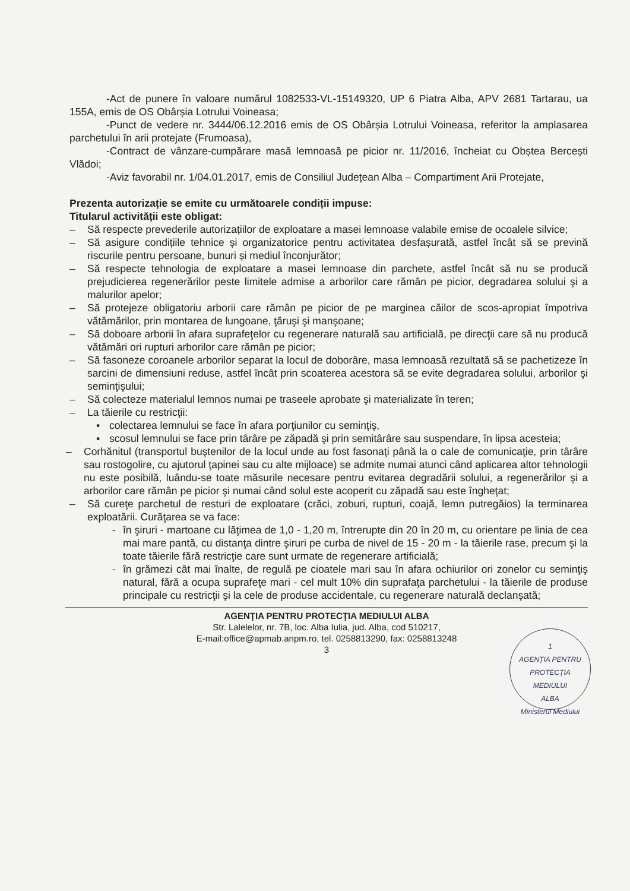-Act de punere în valoare numărul 1082533-VL-15149320, UP 6 Piatra Alba, APV 2681 Tartarau, ua 155A, emis de OS Obârșia Lotrului Voineasa;
-Punct de vedere nr. 3444/06.12.2016 emis de OS Obârșia Lotrului Voineasa, referitor la amplasarea parchetului în arii protejate (Frumoasa),
-Contract de vânzare-cumpărare masă lemnoasă pe picior nr. 11/2016, încheiat cu Obștea Bercești Vlădoi;
-Aviz favorabil nr. 1/04.01.2017, emis de Consiliul Județean Alba – Compartiment Arii Protejate,
Prezenta autorizație se emite cu următoarele condiții impuse:
Titularul activității este obligat:
– Să respecte prevederile autorizațiilor de exploatare a masei lemnoase valabile emise de ocoalele silvice;
– Să asigure condițiile tehnice și organizatorice pentru activitatea desfașurată, astfel încât să se prevină riscurile pentru persoane, bunuri și mediul înconjurător;
– Să respecte tehnologia de exploatare a masei lemnoase din parchete, astfel încât să nu se producă prejudicierea regenerărilor peste limitele admise a arborilor care rămân pe picior, degradarea solului şi a malurilor apelor;
– Să protejeze obligatoriu arborii care rămân pe picior de pe marginea căilor de scos-apropiat împotriva vătămărilor, prin montarea de lungoane, ţăruşi şi manşoane;
– Să doboare arborii în afara suprafeţelor cu regenerare naturală sau artificială, pe direcţii care să nu producă vătămări ori rupturi arborilor care rămân pe picior;
– Să fasoneze coroanele arborilor separat la locul de doborâre, masa lemnoasă rezultată să se pachetizeze în sarcini de dimensiuni reduse, astfel încât prin scoaterea acestora să se evite degradarea solului, arborilor şi seminţişului;
– Să colecteze materialul lemnos numai pe traseele aprobate şi materializate în teren;
– La tăierile cu restricţii:
▪ colectarea lemnului se face în afara porţiunilor cu seminţiş,
▪ scosul lemnului se face prin târâre pe zăpadă şi prin semitârâre sau suspendare, în lipsa acesteia;
– Corhănitul (transportul buştenilor de la locul unde au fost fasonaţi până la o cale de comunicaţie, prin târâre sau rostogolire, cu ajutorul ţapinei sau cu alte mijloace) se admite numai atunci când aplicarea altor tehnologii nu este posibilă, luându-se toate măsurile necesare pentru evitarea degradării solului, a regenerărilor şi a arborilor care rămân pe picior şi numai când solul este acoperit cu zăpadă sau este îngheţat;
– Să cureţe parchetul de resturi de exploatare (crăci, zoburi, rupturi, coajă, lemn putregăios) la terminarea exploatării. Curăţarea se va face:
- în şiruri - martoane cu lăţimea de 1,0 - 1,20 m, întrerupte din 20 în 20 m, cu orientare pe linia de cea mai mare pantă, cu distanţa dintre şiruri pe curba de nivel de 15 - 20 m - la tăierile rase, precum şi la toate tăierile fără restricţie care sunt urmate de regenerare artificială;
- în grămezi cât mai înalte, de regulă pe cioatele mari sau în afara ochiurilor ori zonelor cu seminţiş natural, fără a ocupa suprafeţe mari - cel mult 10% din suprafaţa parchetului - la tăierile de produse principale cu restricţii şi la cele de produse accidentale, cu regenerare naturală declanşată;
AGENŢIA PENTRU PROTECŢIA MEDIULUI ALBA
Str. Lalelelor, nr. 7B, loc. Alba Iulia, jud. Alba, cod 510217,
E-mail:office@apmab.anpm.ro, tel. 0258813290, fax: 0258813248
3
1
AGENȚIA PENTRU PROTECȚIA
MEDIULUI
ALBA
Ministerul Mediului